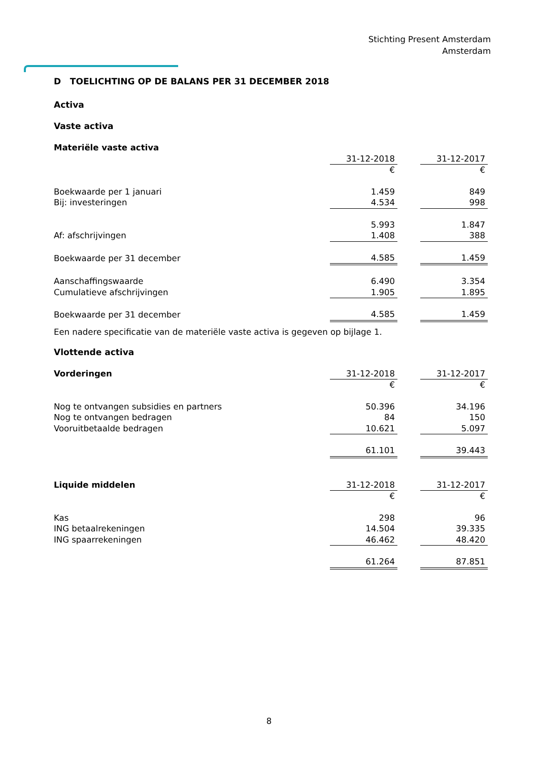Stichting Present Amsterdam
Amsterdam
D TOELICHTING OP DE BALANS PER 31 DECEMBER 2018
Activa
Vaste activa
| Materiële vaste activa | | | |
| | 31-12-2018 | | 31-12-2017 |
| | € | | € |
| Boekwaarde per 1 januari | 1.459 | | 849 |
| Bij: investeringen | 4.534 | | 998 |
| | 5.993 | | 1.847 |
| Af: afschrijvingen | 1.408 | | 388 |
| Boekwaarde per 31 december | 4.585 | | 1.459 |
| Aanschaffingswaarde | 6.490 | | 3.354 |
| Cumulatieve afschrijvingen | 1.905 | | 1.895 |
| Boekwaarde per 31 december | 4.585 | | 1.459 |
Een nadere specificatie van de materiële vaste activa is gegeven op bijlage 1.
Vlottende activa
| Vorderingen | 31-12-2018 | | 31-12-2017 |
| | € | | € |
| Nog te ontvangen subsidies en partners | 50.396 | | 34.196 |
| Nog te ontvangen bedragen | 84 | | 150 |
| Vooruitbetaalde bedragen | 10.621 | | 5.097 |
| | 61.101 | | 39.443 |
| Liquide middelen | 31-12-2018 | | 31-12-2017 |
| | € | | € |
| Kas | 298 | | 96 |
| ING betaalrekeningen | 14.504 | | 39.335 |
| ING spaarrekeningen | 46.462 | | 48.420 |
| | 61.264 | | 87.851 |
8